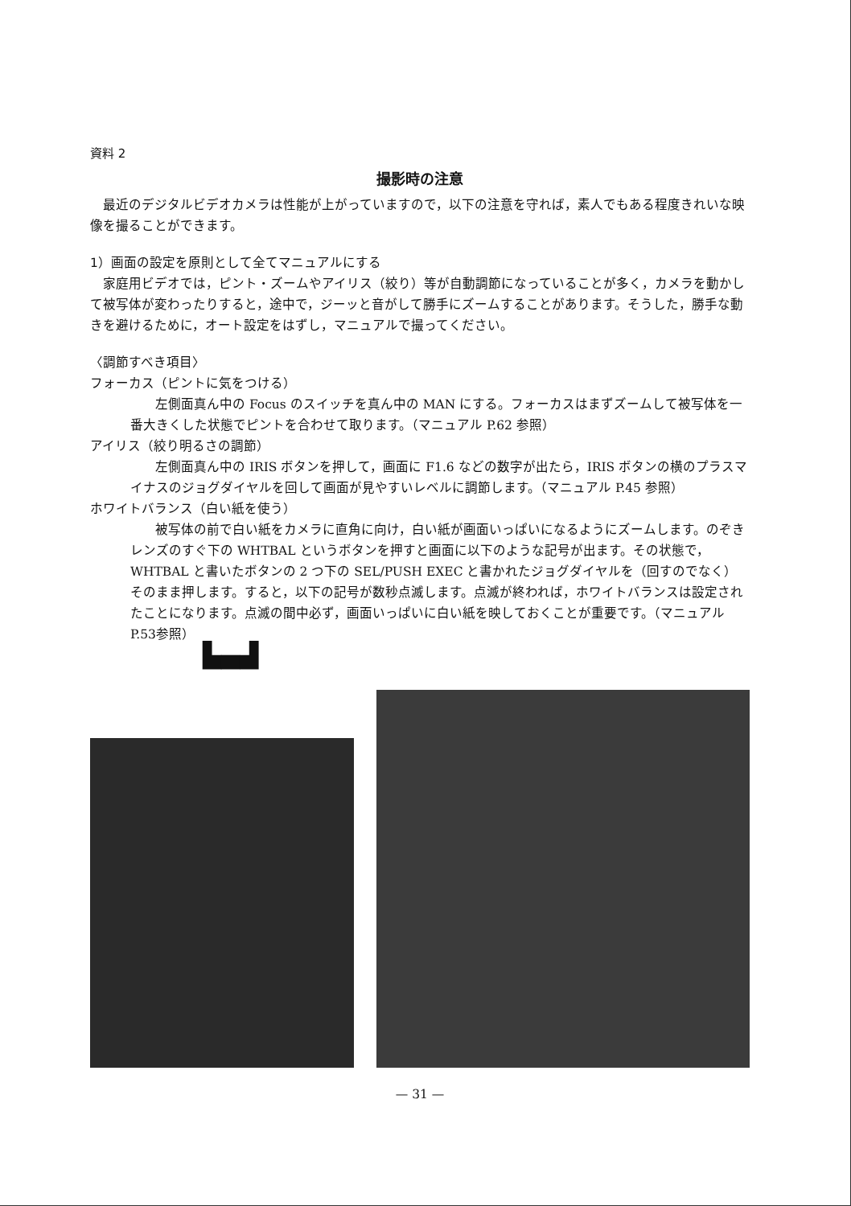資料 2
撮影時の注意
最近のデジタルビデオカメラは性能が上がっていますので，以下の注意を守れば，素人でもある程度きれいな映像を撮ることができます。
1）画面の設定を原則として全てマニュアルにする
家庭用ビデオでは，ピント・ズームやアイリス（絞り）等が自動調節になっていることが多く，カメラを動かして被写体が変わったりすると，途中で，ジーッと音がして勝手にズームすることがあります。そうした，勝手な動きを避けるために，オート設定をはずし，マニュアルで撮ってください。
〈調節すべき項目〉
フォーカス（ピントに気をつける）
左側面真ん中の Focus のスイッチを真ん中の MAN にする。フォーカスはまずズームして被写体を一番大きくした状態でピントを合わせて取ります。（マニュアル P.62 参照）
アイリス（絞り明るさの調節）
左側面真ん中の IRIS ボタンを押して，画面に F1.6 などの数字が出たら，IRIS ボタンの横のプラスマイナスのジョグダイヤルを回して画面が見やすいレベルに調節します。（マニュアル P.45 参照）
ホワイトバランス（白い紙を使う）
被写体の前で白い紙をカメラに直角に向け，白い紙が画面いっぱいになるようにズームします。のぞきレンズのすぐ下の WHTBAL というボタンを押すと画面に以下のような記号が出ます。その状態で，WHTBAL と書いたボタンの 2 つ下の SEL/PUSH EXEC と書かれたジョグダイヤルを（回すのでなく）そのまま押します。すると，以下の記号が数秒点滅します。点滅が終われば，ホワイトバランスは設定されたことになります。点滅の間中必ず，画面いっぱいに白い紙を映しておくことが重要です。（マニュアル P.53参照）
▙▄▟
— 31 —